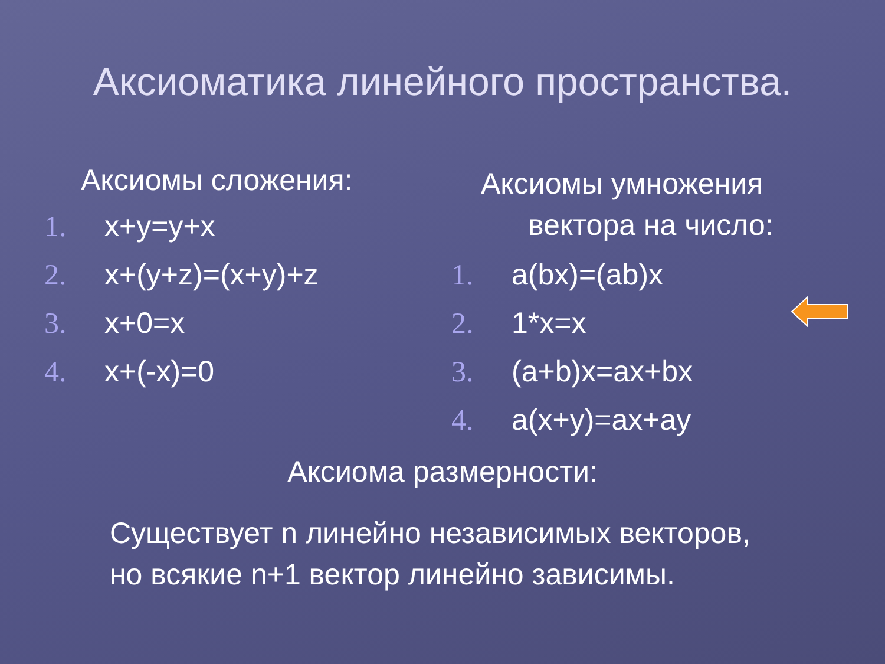Аксиоматика линейного пространства.
Аксиомы сложения:
1. x+y=y+x
2. x+(y+z)=(x+y)+z
3. x+0=x
4. x+(-x)=0
Аксиомы умножения
вектора на число:
1. a(bx)=(ab)x
2. 1*x=x
3. (a+b)x=ax+bx
4. a(x+y)=ax+ay
Аксиома размерности:
Существует n линейно независимых векторов, но всякие n+1 вектор линейно зависимы.